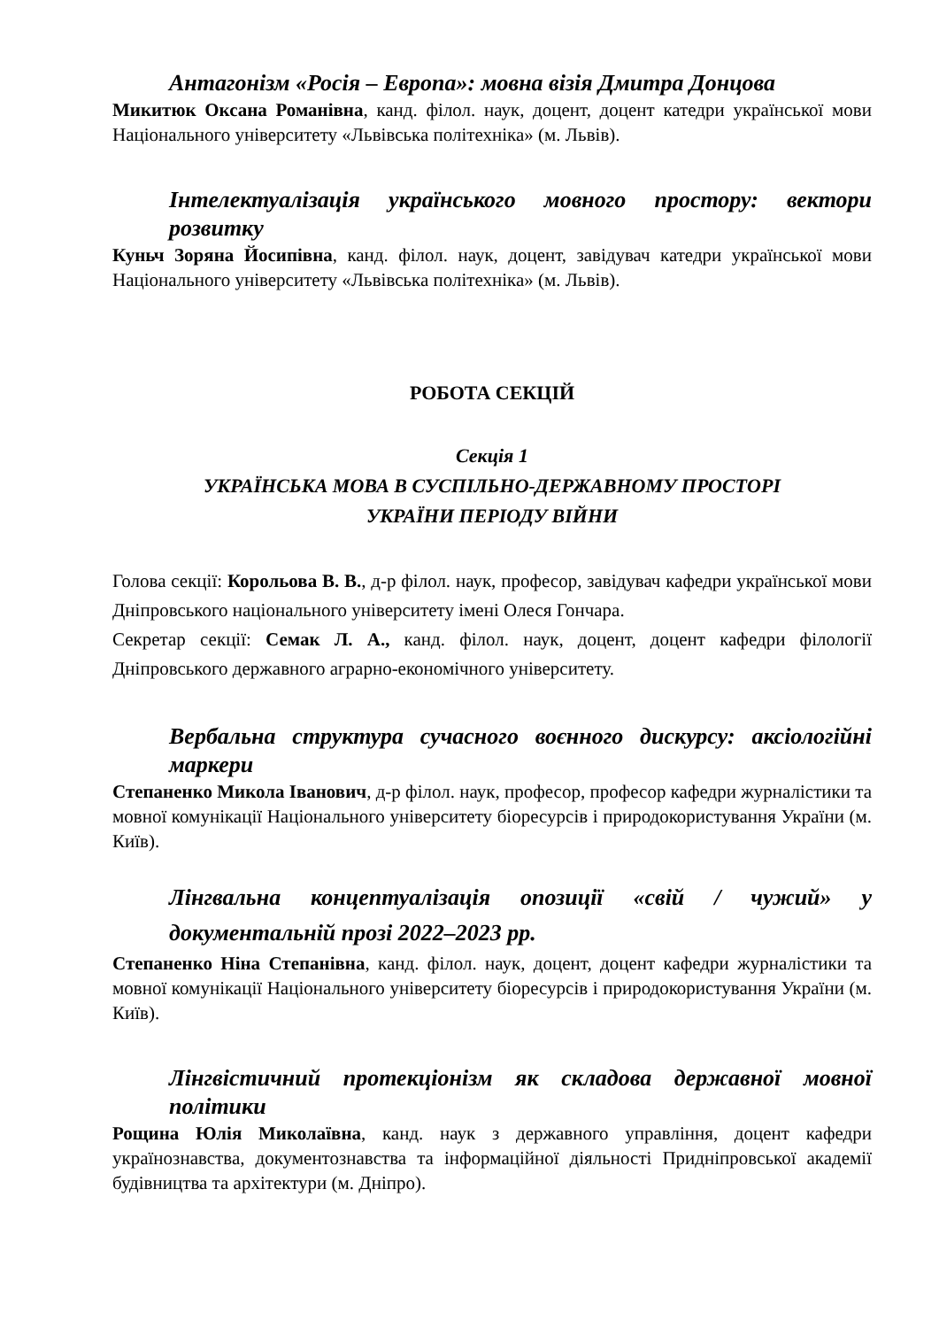Антагонізм «Росія – Европа»: мовна візія Дмитра Донцова
Микитюк Оксана Романівна, канд. філол. наук, доцент, доцент катедри української мови Національного університету «Львівська політехніка» (м. Львів).
Інтелектуалізація українського мовного простору: вектори розвитку
Куньч Зоряна Йосипівна, канд. філол. наук, доцент, завідувач катедри української мови Національного університету «Львівська політехніка» (м. Львів).
РОБОТА СЕКЦІЙ
Секція 1
УКРАЇНСЬКА МОВА В СУСПІЛЬНО-ДЕРЖАВНОМУ ПРОСТОРІ
УКРАЇНИ ПЕРІОДУ ВІЙНИ
Голова секції: Корольова В. В., д-р філол. наук, професор, завідувач кафедри української мови Дніпровського національного університету імені Олеся Гончара.
Секретар секції: Семак Л. А., канд. філол. наук, доцент, доцент кафедри філології Дніпровського державного аграрно-економічного університету.
Вербальна структура сучасного воєнного дискурсу: аксіологійні маркери
Степаненко Микола Іванович, д-р філол. наук, професор, професор кафедри журналістики та мовної комунікації Національного університету біоресурсів і природокористування України (м. Київ).
Лінгвальна концептуалізація опозиції «свій / чужий» у документальній прозі 2022–2023 рр.
Степаненко Ніна Степанівна, канд. філол. наук, доцент, доцент кафедри журналістики та мовної комунікації Національного університету біоресурсів і природокористування України (м. Київ).
Лінгвістичний протекціонізм як складова державної мовної політики
Рощина Юлія Миколаївна, канд. наук з державного управління, доцент кафедри українознавства, документознавства та інформаційної діяльності Придніпровської академії будівництва та архітектури (м. Дніпро).